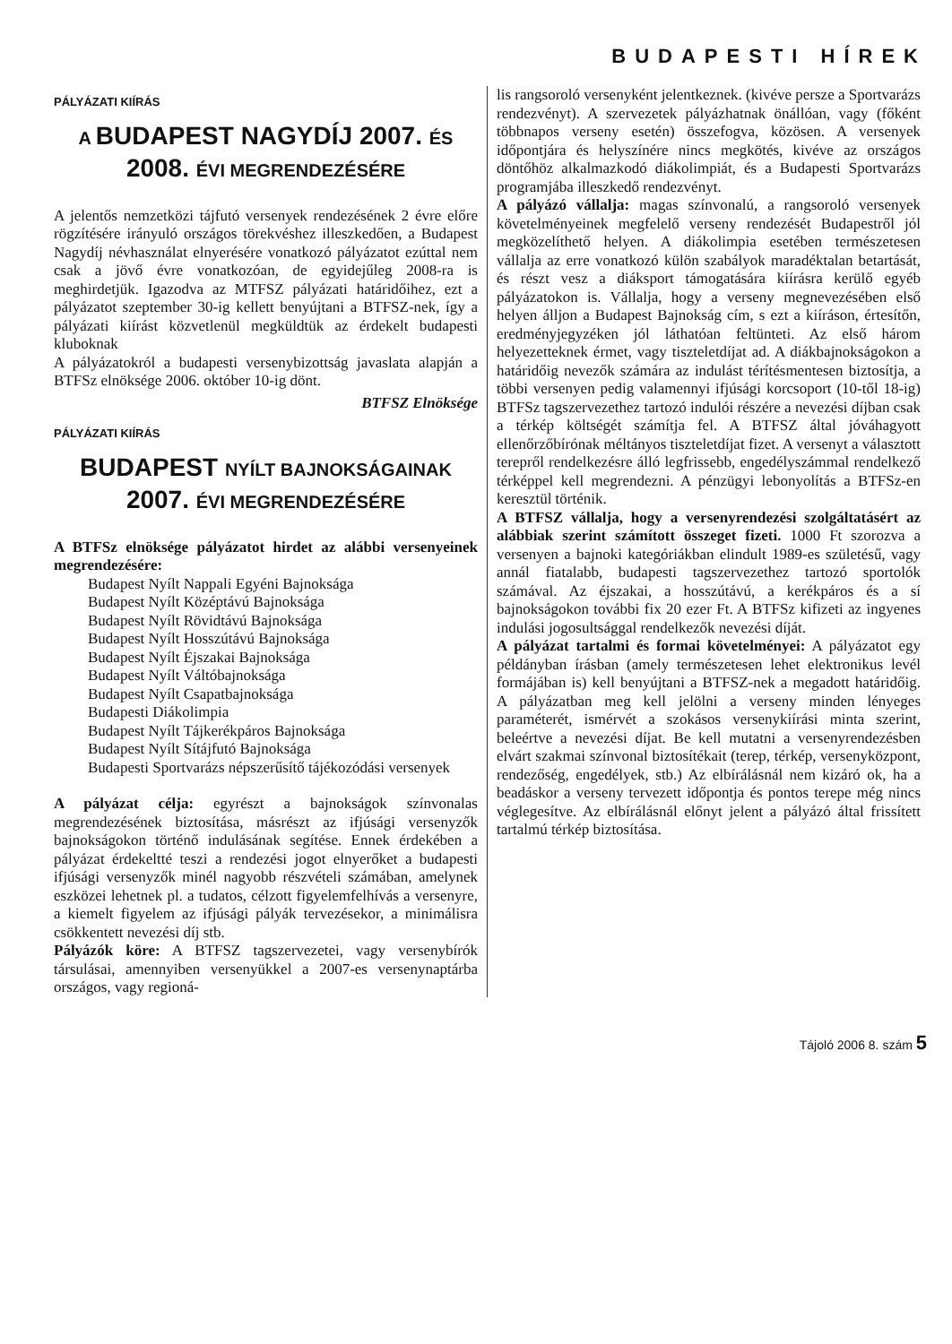BUDAPESTI HÍREK
PÁLYÁZATI KIÍRÁS
A BUDAPEST NAGYDÍJ 2007. ÉS
2008. ÉVI MEGRENDEZÉSÉRE
A jelentős nemzetközi tájfutó versenyek rendezésének 2 évre előre rögzítésére irányuló országos törekvéshez illeszkedően, a Budapest Nagydíj névhasználat elnyerésére vonatkozó pályázatot ezúttal nem csak a jövő évre vonatkozóan, de egyidejűleg 2008-ra is meghirdetjük. Igazodva az MTFSZ pályázati határidőihez, ezt a pályázatot szeptember 30-ig kellett benyújtani a BTFSZ-nek, így a pályázati kiírást közvetlenül megküldtük az érdekelt budapesti kluboknak
A pályázatokról a budapesti versenybizottság javaslata alapján a BTFSz elnöksége 2006. október 10-ig dönt.
BTFSZ Elnöksége
PÁLYÁZATI KIÍRÁS
BUDAPEST NYÍLT BAJNOKSÁGAINAK
2007. ÉVI MEGRENDEZÉSÉRE
A BTFSz elnöksége pályázatot hirdet az alábbi versenyeinek megrendezésére:
Budapest Nyílt Nappali Egyéni Bajnoksága
Budapest Nyílt Középtávú Bajnoksága
Budapest Nyílt Rövidtávú Bajnoksága
Budapest Nyílt Hosszútávú Bajnoksága
Budapest Nyílt Éjszakai Bajnoksága
Budapest Nyílt Váltóbajnoksága
Budapest Nyílt Csapatbajnoksága
Budapesti Diákolimpia
Budapest Nyílt Tájkerékpáros Bajnoksága
Budapest Nyílt Sítájfutó Bajnoksága
Budapesti Sportvarázs népszerűsítő tájékozódási versenyek
A pályázat célja: egyrészt a bajnokságok színvonalas megrendezésének biztosítása, másrészt az ifjúsági versenyzők bajnokságokon történő indulásának segítése. Ennek érdekében a pályázat érdekeltté teszi a rendezési jogot elnyerőket a budapesti ifjúsági versenyzők minél nagyobb részvételi számában, amelynek eszközei lehetnek pl. a tudatos, célzott figyelemfelhívás a versenyre, a kiemelt figyelem az ifjúsági pályák tervezésekor, a minimálisra csökkentett nevezési díj stb.
Pályázók köre: A BTFSZ tagszervezetei, vagy versenybírók társulásai, amennyiben versenyükkel a 2007-es versenynaptárba országos, vagy regioná-
lis rangsoroló versenyként jelentkeznek. (kivéve persze a Sportvarázs rendezvényt). A szervezetek pályázhatnak önállóan, vagy (főként többnapos verseny esetén) összefogva, közösen. A versenyek időpontjára és helyszínére nincs megkötés, kivéve az országos döntőhöz alkalmazkodó diákolimpiát, és a Budapesti Sportvarázs programjába illeszkedő rendezvényt.
A pályázó vállalja: magas színvonalú, a rangsoroló versenyek követelményeinek megfelelő verseny rendezését Budapestről jól megközelíthető helyen. A diákolimpia esetében természetesen vállalja az erre vonatkozó külön szabályok maradéktalan betartását, és részt vesz a diáksport támogatására kiírásra kerülő egyéb pályázatokon is. Vállalja, hogy a verseny megnevezésében első helyen álljon a Budapest Bajnokság cím, s ezt a kiíráson, értesítőn, eredményjegyzéken jól láthatóan feltünteti. Az első három helyezetteknek érmet, vagy tiszteletdíjat ad. A diákbajnokságokon a határidőig nevezők számára az indulást térítésmentesen biztosítja, a többi versenyen pedig valamennyi ifjúsági korcsoport (10-től 18-ig) BTFSz tagszervezethez tartozó indulói részére a nevezési díjban csak a térkép költségét számítja fel. A BTFSZ által jóváhagyott ellenőrzőbírónak méltányos tiszteletdíjat fizet. A versenyt a választott terepről rendelkezésre álló legfrissebb, engedélyszámmal rendelkező térképpel kell megrendezni. A pénzügyi lebonyolítás a BTFSz-en keresztül történik.
A BTFSZ vállalja, hogy a versenyrendezési szolgáltatásért az alábbiak szerint számított összeget fizeti. 1000 Ft szorozva a versenyen a bajnoki kategóriákban elindult 1989-es születésű, vagy annál fiatalabb, budapesti tagszervezethez tartozó sportolók számával. Az éjszakai, a hosszútávú, a kerékpáros és a sí bajnokságokon további fix 20 ezer Ft. A BTFSz kifizeti az ingyenes indulási jogosultsággal rendelkezők nevezési díját.
A pályázat tartalmi és formai követelményei: A pályázatot egy példányban írásban (amely természetesen lehet elektronikus levél formájában is) kell benyújtani a BTFSZ-nek a megadott határidőig. A pályázatban meg kell jelölni a verseny minden lényeges paraméterét, ismérvét a szokásos versenykiírási minta szerint, beleértve a nevezési díjat. Be kell mutatni a versenyrendezésben elvárt szakmai színvonal biztosítékait (terep, térkép, versenyközpont, rendezőség, engedélyek, stb.) Az elbírálásnál nem kizáró ok, ha a beadáskor a verseny tervezett időpontja és pontos terepe még nincs véglegesítve. Az elbírálásnál előnyt jelent a pályázó által frissített tartalmú térkép biztosítása.
Tájoló 2006 8. szám 5